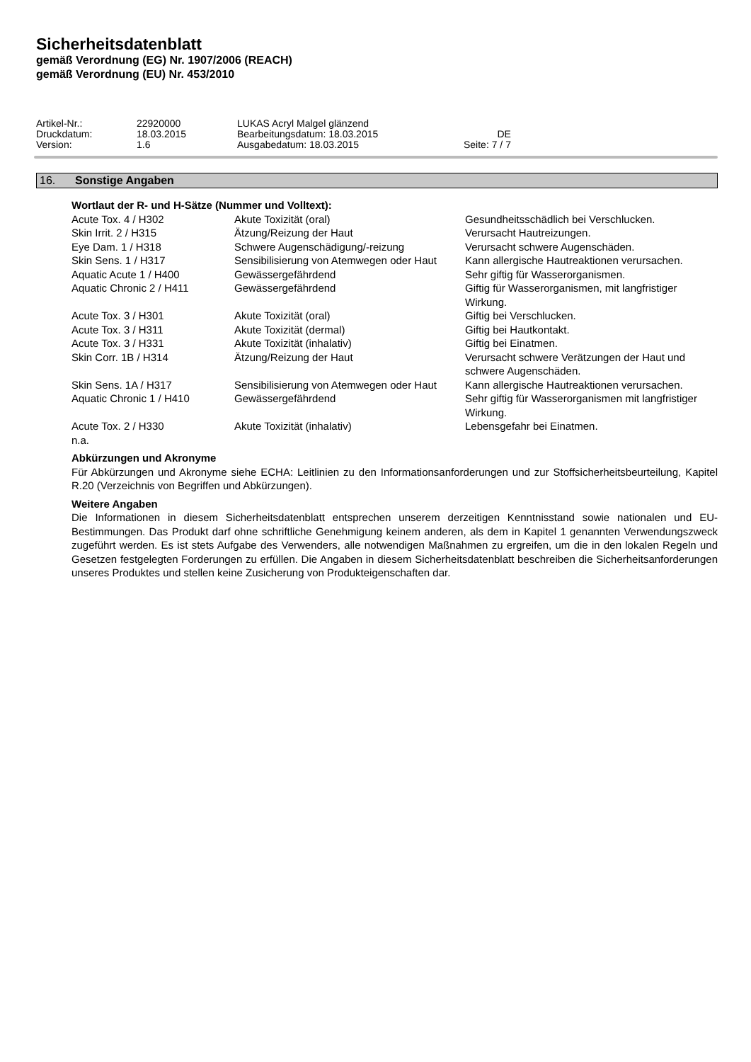Sicherheitsdatenblatt
gemäß Verordnung (EG) Nr. 1907/2006 (REACH)
gemäß Verordnung (EU) Nr. 453/2010
| Artikel-Nr.: | 22920000 | LUKAS Acryl Malgel glänzend | |
| Druckdatum: | 18.03.2015 | Bearbeitungsdatum: 18.03.2015 | DE |
| Version: | 1.6 | Ausgabedatum: 18.03.2015 | Seite: 7 / 7 |
16. Sonstige Angaben
Wortlaut der R- und H-Sätze (Nummer und Volltext):
| Acute Tox. 4 / H302 | Akute Toxizität (oral) | Gesundheitsschädlich bei Verschlucken. |
| Skin Irrit. 2 / H315 | Ätzung/Reizung der Haut | Verursacht Hautreizungen. |
| Eye Dam. 1 / H318 | Schwere Augenschädigung/-reizung | Verursacht schwere Augenschäden. |
| Skin Sens. 1 / H317 | Sensibilisierung von Atemwegen oder Haut | Kann allergische Hautreaktionen verursachen. |
| Aquatic Acute 1 / H400 | Gewässergefährdend | Sehr giftig für Wasserorganismen. |
| Aquatic Chronic 2 / H411 | Gewässergefährdend | Giftig für Wasserorganismen, mit langfristiger Wirkung. |
| Acute Tox. 3 / H301 | Akute Toxizität (oral) | Giftig bei Verschlucken. |
| Acute Tox. 3 / H311 | Akute Toxizität (dermal) | Giftig bei Hautkontakt. |
| Acute Tox. 3 / H331 | Akute Toxizität (inhalativ) | Giftig bei Einatmen. |
| Skin Corr. 1B / H314 | Ätzung/Reizung der Haut | Verursacht schwere Verätzungen der Haut und schwere Augenschäden. |
| Skin Sens. 1A / H317 | Sensibilisierung von Atemwegen oder Haut | Kann allergische Hautreaktionen verursachen. |
| Aquatic Chronic 1 / H410 | Gewässergefährdend | Sehr giftig für Wasserorganismen mit langfristiger Wirkung. |
| Acute Tox. 2 / H330 | Akute Toxizität (inhalativ) | Lebensgefahr bei Einatmen. |
n.a.
Abkürzungen und Akronyme
Für Abkürzungen und Akronyme siehe ECHA: Leitlinien zu den Informationsanforderungen und zur Stoffsicherheitsbeurteilung, Kapitel R.20 (Verzeichnis von Begriffen und Abkürzungen).
Weitere Angaben
Die Informationen in diesem Sicherheitsdatenblatt entsprechen unserem derzeitigen Kenntnisstand sowie nationalen und EU-Bestimmungen. Das Produkt darf ohne schriftliche Genehmigung keinem anderen, als dem in Kapitel 1 genannten Verwendungszweck zugeführt werden. Es ist stets Aufgabe des Verwenders, alle notwendigen Maßnahmen zu ergreifen, um die in den lokalen Regeln und Gesetzen festgelegten Forderungen zu erfüllen. Die Angaben in diesem Sicherheitsdatenblatt beschreiben die Sicherheitsanforderungen unseres Produktes und stellen keine Zusicherung von Produkteigenschaften dar.